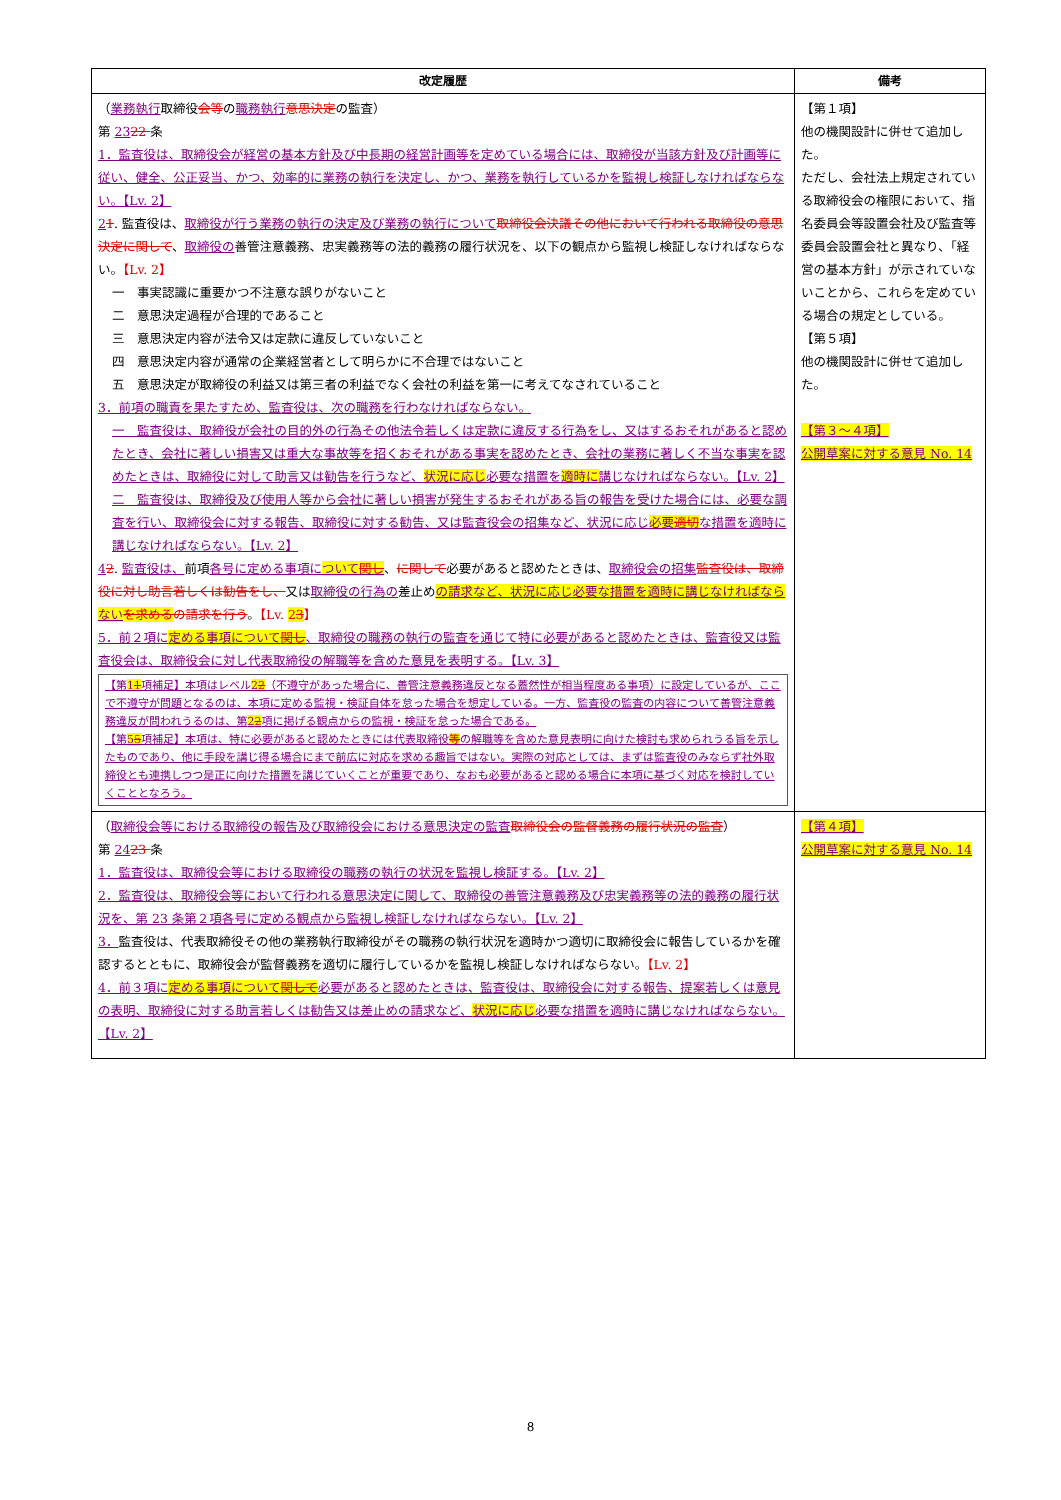| 改定履歴 | 備考 |
| --- | --- |
| （ 業務執行 取締役 会等 の 職務執行 意思決定 の監査） 第 23 22 条 1．監査役は、取締役会が経営の基本方針及び中長期の経営計画等を定めている場合には、取締役が当該方針及び計画等に従い、健全、公正妥当、かつ、効率的に業務の執行を決定し、かつ、業務を執行しているかを監視し検証しなければならない。【Lv. 2】 2 1 . 監査役は、 取締役が行う業務の執行の決定及び業務の執行について 取締役会決議その他において行われる取締役の意思決定に関して 、 取締役の 善管注意義務、忠実義務等の法的義務の履行状況を、以下の観点から監視し検証しなければならない。 【Lv. 2】 一 事実認識に重要かつ不注意な誤りがないこと 二 意思決定過程が合理的であること 三 意思決定内容が法令又は定款に違反していないこと 四 意思決定内容が通常の企業経営者として明らかに不合理ではないこと 五 意思決定が取締役の利益又は第三者の利益でなく会社の利益を第一に考えてなされていること 3．前項の職責を果たすため、監査役は、次の職務を行わなければならない。 一 監査役は、取締役が会社の目的外の行為その他法令若しくは定款に違反する行為をし、又はするおそれがあると認めたとき、会社に著しい損害又は重大な事故等を招くおそれがある事実を認めたとき、会社の業務に著しく不当な事実を認めたときは、取締役に対して助言又は勧告を行うなど、 状況に応じ 必要な措置を 適時に 講じなければならない。【Lv. 2】 二 監査役は、取締役及び使用人等から会社に著しい損害が発生するおそれがある旨の報告を受けた場合には、必要な調査を行い、取締役会に対する報告、取締役に対する勧告、又は監査役会の招集など、状況に応じ 必要 適切 な措置を適時に講じなければならない。【Lv. 2】 4 2 . 監査役は、 前項 各号に定める事項に ついて 関し 、 に関して 必要があると認めたときは、 取締役会の招集 監査役は、取締役に対し助言若しくは勧告をし、 又は 取締役の行為の 差止め の請求など、状況に応じ必要な措置を適時に講じなければならない を求める の請求を行う 。 【Lv. 2 3 】 5．前２項に 定める事項について 関し 、取締役の職務の執行の監査を通じて特に必要があると認めたときは、監査役又は監査役会は、取締役会に対し代表取締役の解職等を含めた意見を表明する。【Lv. 3】 【第 1 1 項補足】本項はレベル 2 2 （不遵守があった場合に、善管注意義務違反となる蓋然性が相当程度ある事項）に設定しているが、ここで不遵守が問題となるのは、本項に定める監視・検証自体を怠った場合を想定している。一方、監査役の監査の内容について善管注意義務違反が問われうるのは、第 2 2 項に掲げる観点からの監視・検証を怠った場合である。 【第 5 5 項補足】本項は、特に必要があると認めたときには代表取締役 等 の解職等を含めた意見表明に向けた検討も求められうる旨を示したものであり、他に手段を講じ得る場合にまで前広に対応を求める趣旨ではない。実際の対応としては、まずは監査役のみならず社外取締役とも連携しつつ是正に向けた措置を講じていくことが重要であり、なおも必要があると認める場合に本項に基づく対応を検討していくこととなろう。 | 【第１項】 他の機関設計に併せて追加した。 ただし、会社法上規定されている取締役会の権限において、指名委員会等設置会社及び監査等委員会設置会社と異なり、「経営の基本方針」が示されていないことから、これらを定めている場合の規定としている。 【第５項】 他の機関設計に併せて追加した。 【第３～４項】 公開草案に対する意見 No. 14 |
| （ 取締役会等における取締役の報告及び取締役会における意思決定の監査 取締役会の監督義務の履行状況の監査 ） 第 24 23 条 1．監査役は、取締役会等における取締役の職務の執行の状況を監視し検証する。【Lv. 2】 2．監査役は、取締役会等において行われる意思決定に関して、取締役の善管注意義務及び忠実義務等の法的義務の履行状況を、第 23 条第２項各号に定める観点から監視し検証しなければならない。【Lv. 2】 3． 監査役は、代表取締役その他の業務執行取締役がその職務の執行状況を適時かつ適切に取締役会に報告しているかを確認するとともに、取締役会が監督義務を適切に履行しているかを監視し検証しなければならない。 【Lv. 2】 4．前３項に 定める事項について 関して 必要があると認めたときは、監査役は、取締役会に対する報告、提案若しくは意見の表明、取締役に対する助言若しくは勧告又は差止めの請求など、 状況に応じ 必要な措置を適時に講じなければならない。【Lv. 2】 | 【第４項】 公開草案に対する意見 No. 14 |
8